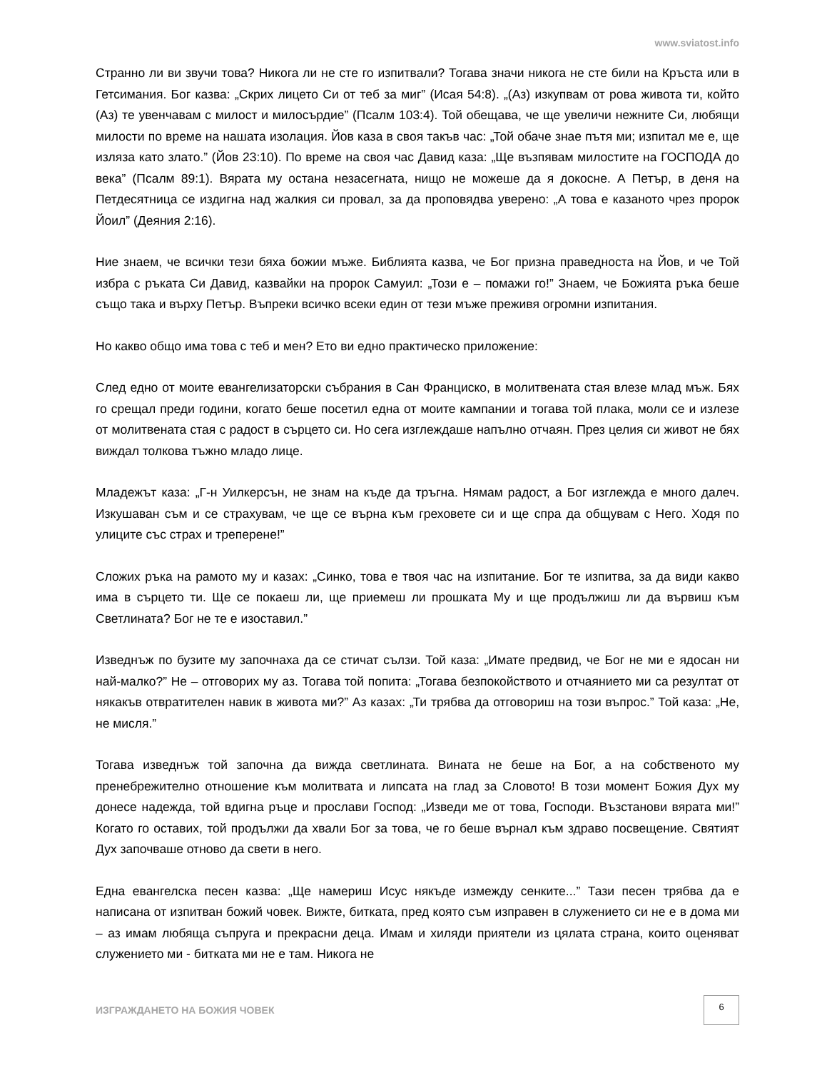www.sviatost.info
Странно ли ви звучи това? Никога ли не сте го изпитвали? Тогава значи никога не сте били на Кръста или в Гетсимания. Бог казва: „Скрих лицето Си от теб за миг” (Исая 54:8). „(Аз) изкупвам от рова живота ти, който (Аз) те увенчавам с милост и милосърдие” (Псалм 103:4). Той обещава, че ще увеличи нежните Си, любящи милости по време на нашата изолация. Йов каза в своя такъв час: „Той обаче знае пътя ми; изпитал ме е, ще изляза като злато.” (Йов 23:10). По време на своя час Давид каза: „Ще възпявам милостите на ГОСПОДА до века” (Псалм 89:1). Вярата му остана незасегната, нищо не можеше да я докосне. А Петър, в деня на Петдесятница се издигна над жалкия си провал, за да проповядва уверено: „А това е казаното чрез пророк Йоил” (Деяния 2:16).
Ние знаем, че всички тези бяха божии мъже. Библията казва, че Бог призна праведноста на Йов, и че Той избра с ръката Си Давид, казвайки на пророк Самуил: „Този е – помажи го!” Знаем, че Божията ръка беше също така и върху Петър. Въпреки всичко всеки един от тези мъже преживя огромни изпитания.
Но какво общо има това с теб и мен? Ето ви едно практическо приложение:
След едно от моите евангелизаторски събрания в Сан Франциско, в молитвената стая влезе млад мъж. Бях го срещал преди години, когато беше посетил една от моите кампании и тогава той плака, моли се и излезе от молитвената стая с радост в сърцето си. Но сега изглеждаше напълно отчаян. През целия си живот не бях виждал толкова тъжно младо лице.
Младежът каза: „Г-н Уилкерсън, не знам на къде да тръгна. Нямам радост, а Бог изглежда е много далеч. Изкушаван съм и се страхувам, че ще се върна към греховете си и ще спра да общувам с Него. Ходя по улиците със страх и треперене!”
Сложих ръка на рамото му и казах: „Синко, това е твоя час на изпитание. Бог те изпитва, за да види какво има в сърцето ти. Ще се покаеш ли, ще приемеш ли прошката Му и ще продължиш ли да вървиш към Светлината? Бог не те е изоставил.”
Изведнъж по бузите му започнаха да се стичат сълзи. Той каза: „Имате предвид, че Бог не ми е ядосан ни най-малко?” Не – отговорих му аз. Тогава той попита: „Тогава безпокойството и отчаянието ми са резултат от някакъв отвратителен навик в живота ми?” Аз казах: „Ти трябва да отговориш на този въпрос.” Той каза: „Не, не мисля.”
Тогава изведнъж той започна да вижда светлината. Вината не беше на Бог, а на собственото му пренебрежително отношение към молитвата и липсата на глад за Словото! В този момент Божия Дух му донесе надежда, той вдигна ръце и прослави Господ: „Изведи ме от това, Господи. Възстанови вярата ми!” Когато го оставих, той продължи да хвали Бог за това, че го беше върнал към здраво посвещение. Святият Дух започваше отново да свети в него.
Една евангелска песен казва: „Ще намериш Исус някъде измежду сенките...” Тази песен трябва да е написана от изпитван божий човек. Вижте, битката, пред която съм изправен в служението си не е в дома ми – аз имам любяща съпруга и прекрасни деца. Имам и хиляди приятели из цялата страна, които оценяват служението ми - битката ми не е там. Никога не
ИЗГРАЖДАНЕТО НА БОЖИЯ ЧОВЕК 6